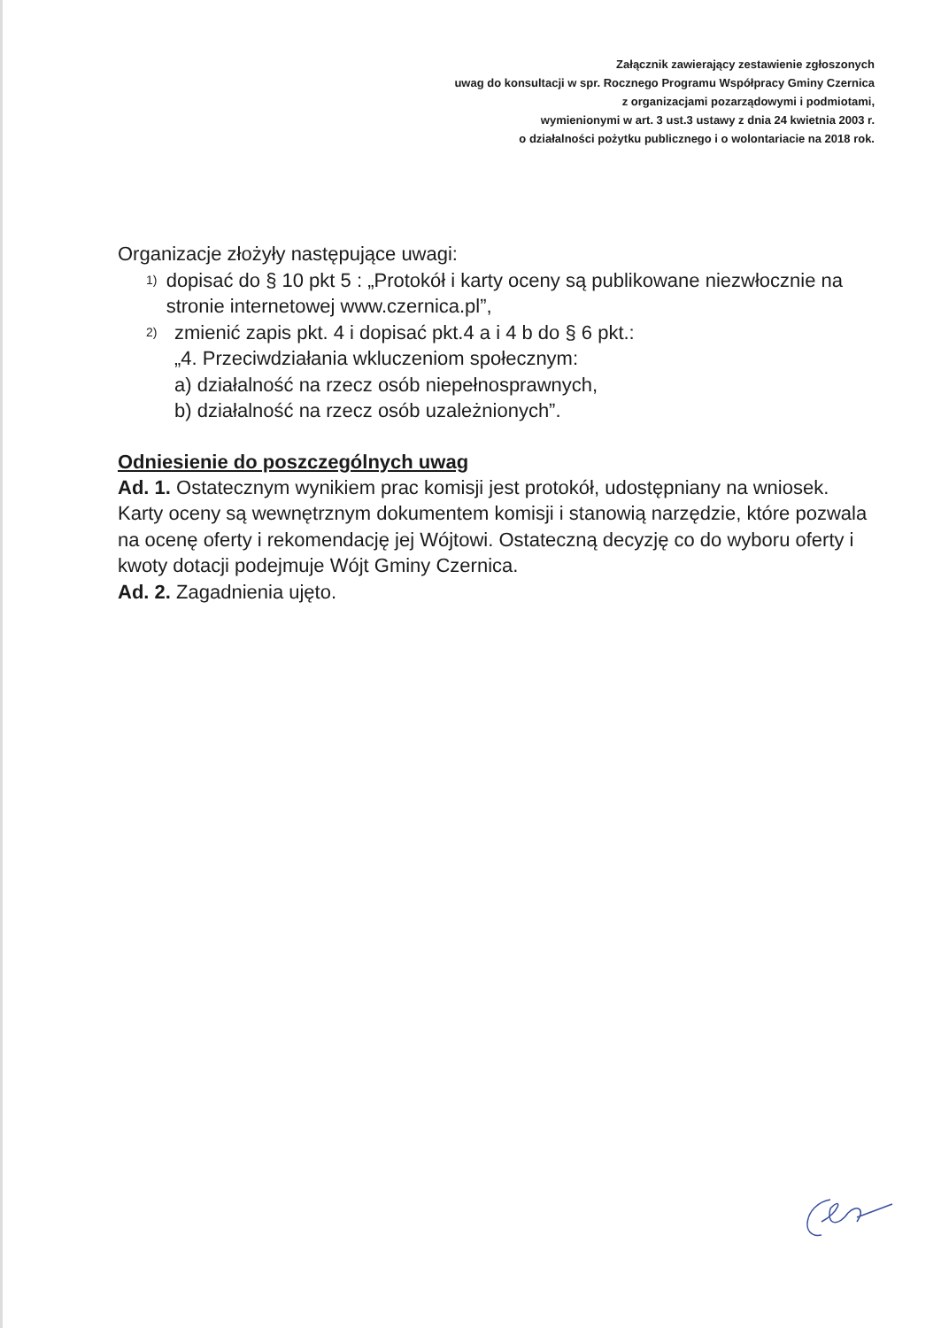Załącznik zawierający zestawienie zgłoszonych
uwag do konsultacji w spr. Rocznego Programu Współpracy Gminy Czernica
z organizacjami pozarządowymi i podmiotami,
wymienionymi w art. 3 ust.3 ustawy z dnia 24 kwietnia 2003 r.
o działalności pożytku publicznego i o wolontariacie na 2018 rok.
Organizacje złożyły następujące uwagi:
1) dopisać do § 10 pkt 5 : „Protokół i karty oceny są publikowane niezwłocznie na stronie internetowej www.czernica.pl”,
2) zmienić zapis pkt. 4 i dopisać pkt.4 a i 4 b do § 6 pkt.:
„4. Przeciwdziałania wkluczeniom społecznym:
a) działalność na rzecz osób niepełnosprawnych,
b) działalność na rzecz osób uzależnionych”.
Odniesienie do poszczególnych uwag
Ad. 1. Ostatecznym wynikiem prac komisji jest protokół, udostępniany na wniosek.
Karty oceny są wewnętrznym dokumentem komisji i stanowią narzędzie, które pozwala na ocenę oferty i rekomendację jej Wójtowi. Ostateczną decyzję co do wyboru oferty i kwoty dotacji podejmuje Wójt Gminy Czernica.
Ad. 2. Zagadnienia ujęto.